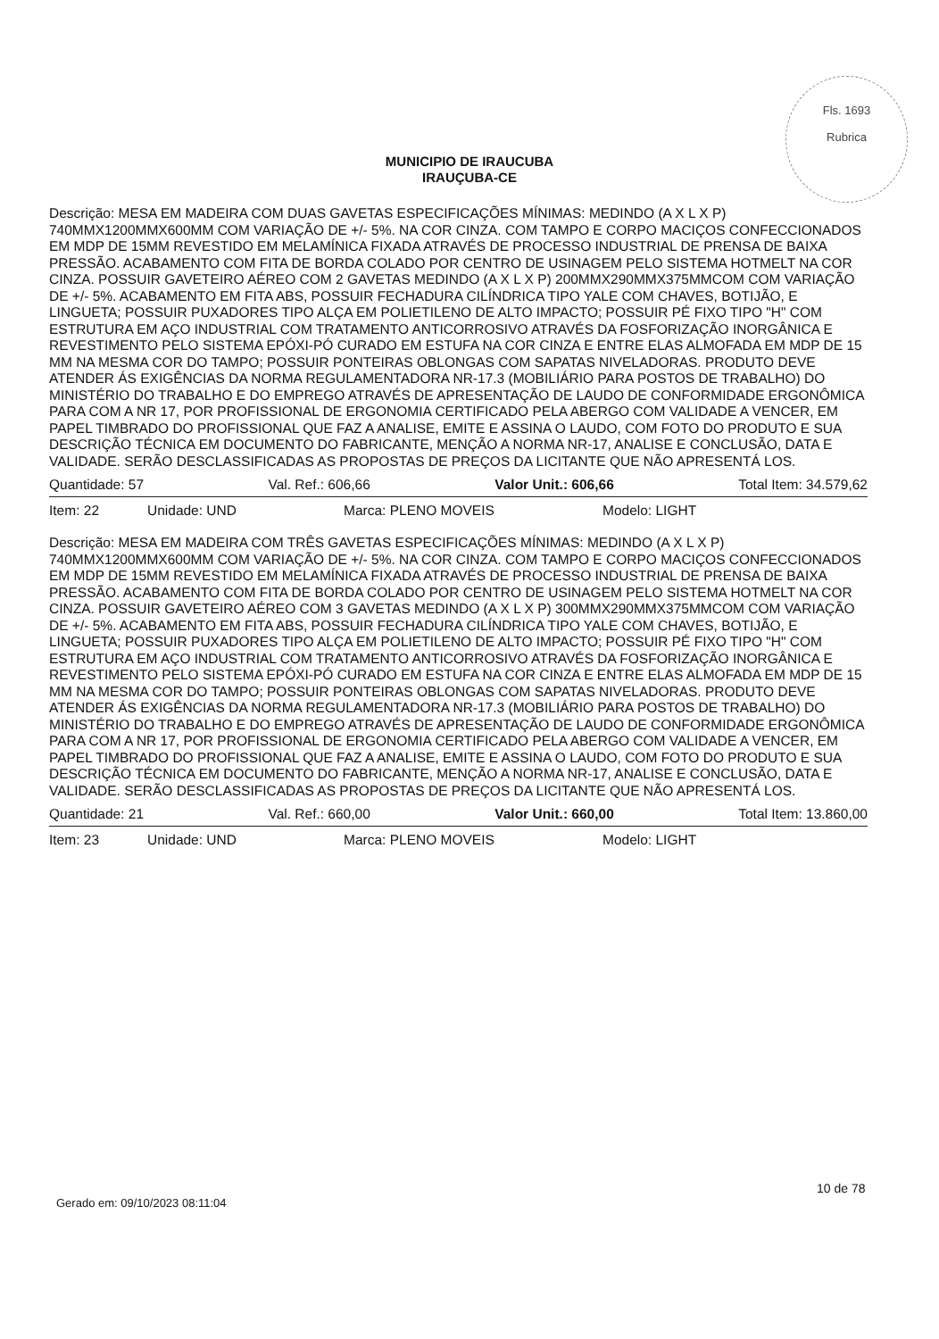Fls. 1693
Rubrica
MUNICIPIO DE IRAUCUBA
IRAUÇUBA-CE
Descrição: MESA EM MADEIRA COM DUAS GAVETAS ESPECIFICAÇÕES MÍNIMAS: MEDINDO (A X L X P) 740MMX1200MMX600MM COM VARIAÇÃO DE +/- 5%. NA COR CINZA. COM TAMPO E CORPO MACIÇOS CONFECCIONADOS EM MDP DE 15MM REVESTIDO EM MELAMÍNICA FIXADA ATRAVÉS DE PROCESSO INDUSTRIAL DE PRENSA DE BAIXA PRESSÃO. ACABAMENTO COM FITA DE BORDA COLADO POR CENTRO DE USINAGEM PELO SISTEMA HOTMELT NA COR CINZA. POSSUIR GAVETEIRO AÉREO COM 2 GAVETAS MEDINDO (A X L X P) 200MMX290MMX375MMCOM COM VARIAÇÃO DE +/- 5%. ACABAMENTO EM FITA ABS, POSSUIR FECHADURA CILÍNDRICA TIPO YALE COM CHAVES, BOTIJÃO, E LINGUETA; POSSUIR PUXADORES TIPO ALÇA EM POLIETILENO DE ALTO IMPACTO; POSSUIR PÉ FIXO TIPO "H" COM ESTRUTURA EM AÇO INDUSTRIAL COM TRATAMENTO ANTICORROSIVO ATRAVÉS DA FOSFORIZAÇÃO INORGÂNICA E REVESTIMENTO PELO SISTEMA EPÓXI-PÓ CURADO EM ESTUFA NA COR CINZA E ENTRE ELAS ALMOFADA EM MDP DE 15 MM NA MESMA COR DO TAMPO; POSSUIR PONTEIRAS OBLONGAS COM SAPATAS NIVELADORAS. PRODUTO DEVE ATENDER ÁS EXIGÊNCIAS DA NORMA REGULAMENTADORA NR-17.3 (MOBILIÁRIO PARA POSTOS DE TRABALHO) DO MINISTÉRIO DO TRABALHO E DO EMPREGO ATRAVÉS DE APRESENTAÇÃO DE LAUDO DE CONFORMIDADE ERGONÔMICA PARA COM A NR 17, POR PROFISSIONAL DE ERGONOMIA CERTIFICADO PELA ABERGO COM VALIDADE A VENCER, EM PAPEL TIMBRADO DO PROFISSIONAL QUE FAZ A ANALISE, EMITE E ASSINA O LAUDO, COM FOTO DO PRODUTO E SUA DESCRIÇÃO TÉCNICA EM DOCUMENTO DO FABRICANTE, MENÇÃO A NORMA NR-17, ANALISE E CONCLUSÃO, DATA E VALIDADE. SERÃO DESCLASSIFICADAS AS PROPOSTAS DE PREÇOS DA LICITANTE QUE NÃO APRESENTÁ LOS.
Quantidade: 57 Val. Ref.: 606,66 Valor Unit.: 606,66 Total Item: 34.579,62
Item: 22 Unidade: UND Marca: PLENO MOVEIS Modelo: LIGHT
Descrição: MESA EM MADEIRA COM TRÊS GAVETAS ESPECIFICAÇÕES MÍNIMAS: MEDINDO (A X L X P) 740MMX1200MMX600MM COM VARIAÇÃO DE +/- 5%. NA COR CINZA. COM TAMPO E CORPO MACIÇOS CONFECCIONADOS EM MDP DE 15MM REVESTIDO EM MELAMÍNICA FIXADA ATRAVÉS DE PROCESSO INDUSTRIAL DE PRENSA DE BAIXA PRESSÃO. ACABAMENTO COM FITA DE BORDA COLADO POR CENTRO DE USINAGEM PELO SISTEMA HOTMELT NA COR CINZA. POSSUIR GAVETEIRO AÉREO COM 3 GAVETAS MEDINDO (A X L X P) 300MMX290MMX375MMCOM COM VARIAÇÃO DE +/- 5%. ACABAMENTO EM FITA ABS, POSSUIR FECHADURA CILÍNDRICA TIPO YALE COM CHAVES, BOTIJÃO, E LINGUETA; POSSUIR PUXADORES TIPO ALÇA EM POLIETILENO DE ALTO IMPACTO; POSSUIR PÉ FIXO TIPO "H" COM ESTRUTURA EM AÇO INDUSTRIAL COM TRATAMENTO ANTICORROSIVO ATRAVÉS DA FOSFORIZAÇÃO INORGÂNICA E REVESTIMENTO PELO SISTEMA EPÓXI-PÓ CURADO EM ESTUFA NA COR CINZA E ENTRE ELAS ALMOFADA EM MDP DE 15 MM NA MESMA COR DO TAMPO; POSSUIR PONTEIRAS OBLONGAS COM SAPATAS NIVELADORAS. PRODUTO DEVE ATENDER ÁS EXIGÊNCIAS DA NORMA REGULAMENTADORA NR-17.3 (MOBILIÁRIO PARA POSTOS DE TRABALHO) DO MINISTÉRIO DO TRABALHO E DO EMPREGO ATRAVÉS DE APRESENTAÇÃO DE LAUDO DE CONFORMIDADE ERGONÔMICA PARA COM A NR 17, POR PROFISSIONAL DE ERGONOMIA CERTIFICADO PELA ABERGO COM VALIDADE A VENCER, EM PAPEL TIMBRADO DO PROFISSIONAL QUE FAZ A ANALISE, EMITE E ASSINA O LAUDO, COM FOTO DO PRODUTO E SUA DESCRIÇÃO TÉCNICA EM DOCUMENTO DO FABRICANTE, MENÇÃO A NORMA NR-17, ANALISE E CONCLUSÃO, DATA E VALIDADE. SERÃO DESCLASSIFICADAS AS PROPOSTAS DE PREÇOS DA LICITANTE QUE NÃO APRESENTÁ LOS.
Quantidade: 21 Val. Ref.: 660,00 Valor Unit.: 660,00 Total Item: 13.860,00
Item: 23 Unidade: UND Marca: PLENO MOVEIS Modelo: LIGHT
10 de 78
Gerado em: 09/10/2023 08:11:04